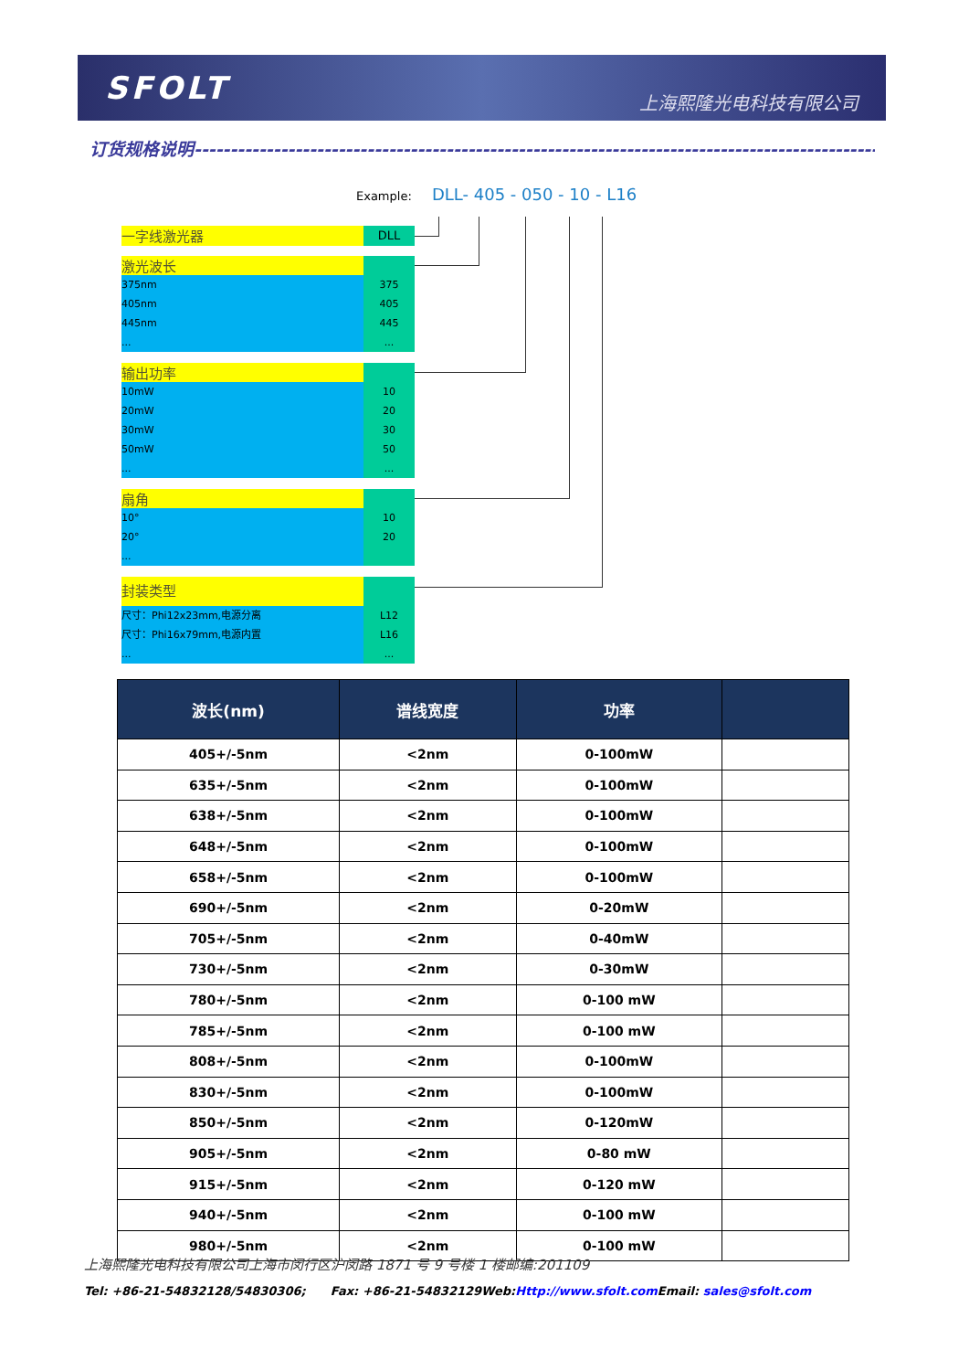SFOLT
上海熙隆光电科技有限公司
订货规格说明------------------------------------------------------------------------------------------------------------------------------
Example: DLL- 405 - 050 - 10 - L16
一字线激光器
DLL
激光波长
375nm 375
405nm 405
445nm 445
... ...
输出功率
10mW 10
20mW 20
30mW 30
50mW 50
... ...
扇角
10° 10
20° 20
...
封装类型
尺寸：Phi12x23mm,电源分离 L12
尺寸：Phi16x79mm,电源内置 L16
... ...
| 波长(nm) | 谱线宽度 | 功率 | |
| --- | --- | --- | --- |
| 405+/-5nm | <2nm | 0-100mW | |
| 635+/-5nm | <2nm | 0-100mW | |
| 638+/-5nm | <2nm | 0-100mW | |
| 648+/-5nm | <2nm | 0-100mW | |
| 658+/-5nm | <2nm | 0-100mW | |
| 690+/-5nm | <2nm | 0-20mW | |
| 705+/-5nm | <2nm | 0-40mW | |
| 730+/-5nm | <2nm | 0-30mW | |
| 780+/-5nm | <2nm | 0-100 mW | |
| 785+/-5nm | <2nm | 0-100 mW | |
| 808+/-5nm | <2nm | 0-100mW | |
| 830+/-5nm | <2nm | 0-100mW | |
| 850+/-5nm | <2nm | 0-120mW | |
| 905+/-5nm | <2nm | 0-80 mW | |
| 915+/-5nm | <2nm | 0-120 mW | |
| 940+/-5nm | <2nm | 0-100 mW | |
| 980+/-5nm | <2nm | 0-100 mW | |
上海熙隆光电科技有限公司上海市闵行区沪闵路 1871 号 9 号楼 1 楼邮编:201109
Tel: +86-21-54832128/54830306; Fax: +86-21-54832129Web:Http://www.sfolt.com Email: sales@sfolt.com